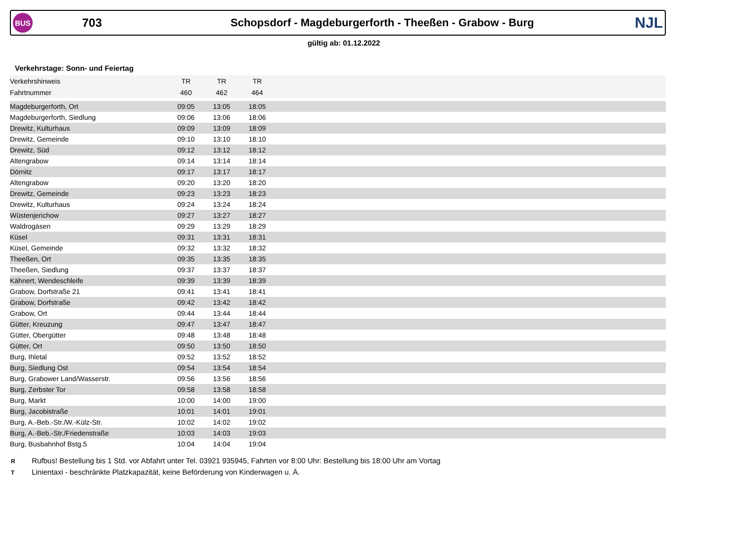BUS
703
Schopsdorf - Magdeburgerforth - Theeßen - Grabow - Burg
NJL
gültig ab: 01.12.2022
Verkehrstage: Sonn- und Feiertag
| Verkehrshinweis | TR | TR | TR | |
| --- | --- | --- | --- | --- |
| Fahrtnummer | 460 | 462 | 464 | |
| Magdeburgerforth, Ort | 09:05 | 13:05 | 18:05 | |
| Magdeburgerforth, Siedlung | 09:06 | 13:06 | 18:06 | |
| Drewitz, Kulturhaus | 09:09 | 13:09 | 18:09 | |
| Drewitz, Gemeinde | 09:10 | 13:10 | 18:10 | |
| Drewitz, Süd | 09:12 | 13:12 | 18:12 | |
| Altengrabow | 09:14 | 13:14 | 18:14 | |
| Dörnitz | 09:17 | 13:17 | 18:17 | |
| Altengrabow | 09:20 | 13:20 | 18:20 | |
| Drewitz, Gemeinde | 09:23 | 13:23 | 18:23 | |
| Drewitz, Kulturhaus | 09:24 | 13:24 | 18:24 | |
| Wüstenjerichow | 09:27 | 13:27 | 18:27 | |
| Waldrogäsen | 09:29 | 13:29 | 18:29 | |
| Küsel | 09:31 | 13:31 | 18:31 | |
| Küsel, Gemeinde | 09:32 | 13:32 | 18:32 | |
| Theeßen, Ort | 09:35 | 13:35 | 18:35 | |
| Theeßen, Siedlung | 09:37 | 13:37 | 18:37 | |
| Kähnert, Wendeschleife | 09:39 | 13:39 | 18:39 | |
| Grabow, Dorfstraße 21 | 09:41 | 13:41 | 18:41 | |
| Grabow, Dorfstraße | 09:42 | 13:42 | 18:42 | |
| Grabow, Ort | 09:44 | 13:44 | 18:44 | |
| Gütter, Kreuzung | 09:47 | 13:47 | 18:47 | |
| Gütter, Obergütter | 09:48 | 13:48 | 18:48 | |
| Gütter, Ort | 09:50 | 13:50 | 18:50 | |
| Burg, Ihletal | 09:52 | 13:52 | 18:52 | |
| Burg, Siedlung Ost | 09:54 | 13:54 | 18:54 | |
| Burg, Grabower Land/Wasserstr. | 09:56 | 13:56 | 18:56 | |
| Burg, Zerbster Tor | 09:58 | 13:58 | 18:58 | |
| Burg, Markt | 10:00 | 14:00 | 19:00 | |
| Burg, Jacobistraße | 10:01 | 14:01 | 19:01 | |
| Burg, A.-Beb.-Str./W.-Külz-Str. | 10:02 | 14:02 | 19:02 | |
| Burg, A.-Beb.-Str./Friedenstraße | 10:03 | 14:03 | 19:03 | |
| Burg, Busbahnhof Bstg.5 | 10:04 | 14:04 | 19:04 | |
R Rufbus! Bestellung bis 1 Std. vor Abfahrt unter Tel. 03921 935945, Fahrten vor 8:00 Uhr: Bestellung bis 18:00 Uhr am Vortag
T Linientaxi - beschränkte Platzkapazität, keine Beförderung von Kinderwagen u. Ä.